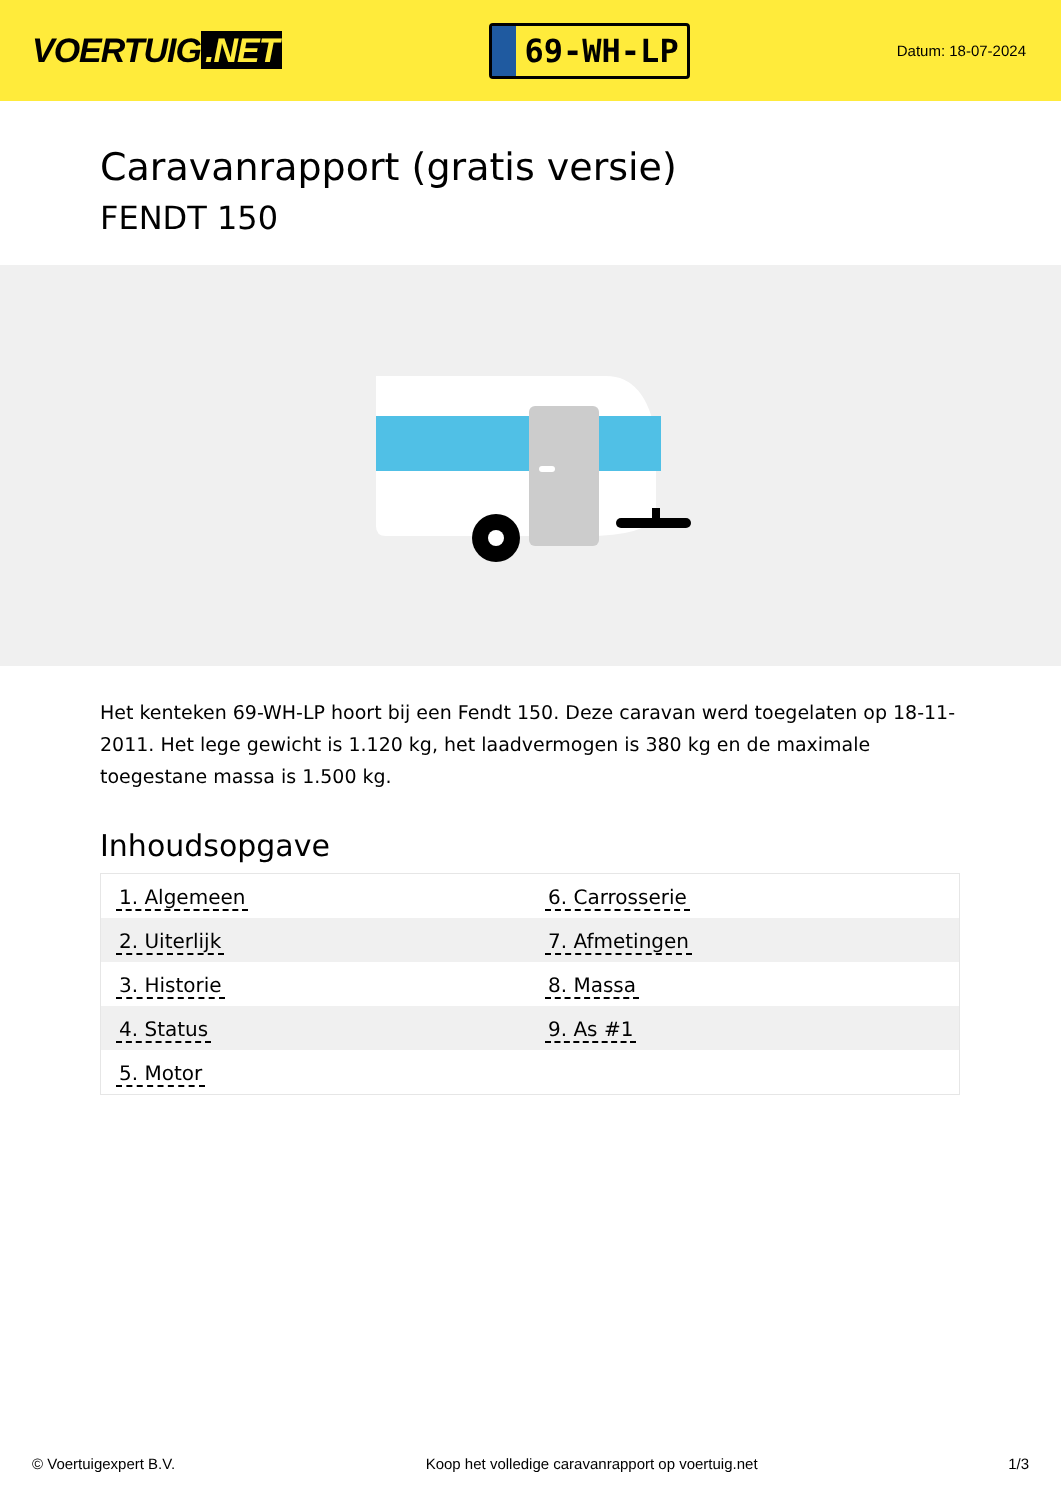VOERTUIG.NET
69-WH-LP
Datum: 18-07-2024
Caravanrapport (gratis versie)
FENDT 150
Het kenteken 69-WH-LP hoort bij een Fendt 150. Deze caravan werd toegelaten op 18-11-2011. Het lege gewicht is 1.120 kg, het laadvermogen is 380 kg en de maximale toegestane massa is 1.500 kg.
Inhoudsopgave
| 1. Algemeen | 6. Carrosserie |
| 2. Uiterlijk | 7. Afmetingen |
| 3. Historie | 8. Massa |
| 4. Status | 9. As #1 |
| 5. Motor | |
© Voertuigexpert B.V. Koop het volledige caravanrapport op voertuig.net 1/3